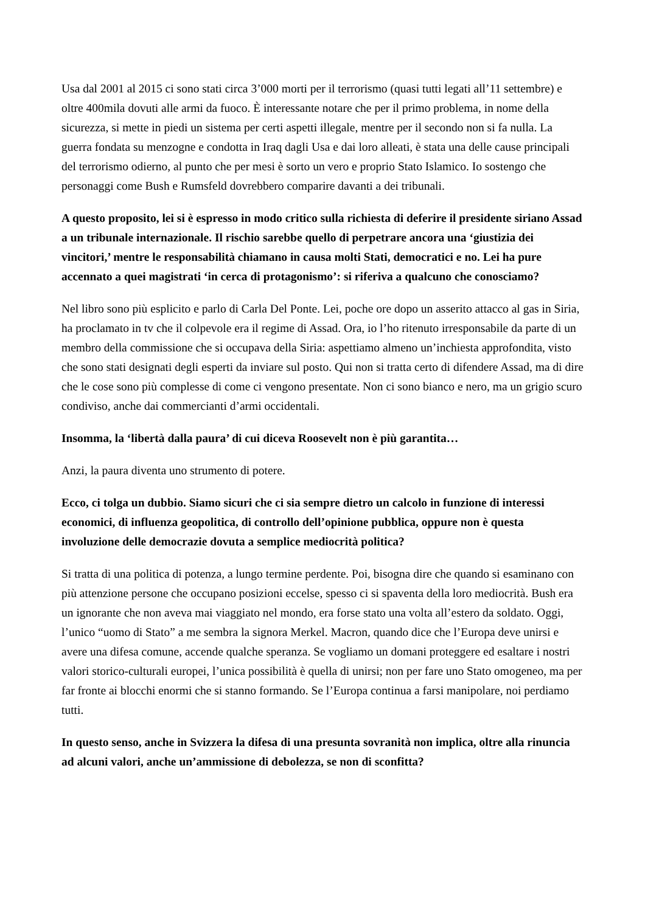Usa dal 2001 al 2015 ci sono stati circa 3’000 morti per il terrorismo (quasi tutti legati all’11 settembre) e oltre 400mila dovuti alle armi da fuoco. È interessante notare che per il primo problema, in nome della sicurezza, si mette in piedi un sistema per certi aspetti illegale, mentre per il secondo non si fa nulla. La guerra fondata su menzogne e condotta in Iraq dagli Usa e dai loro alleati, è stata una delle cause principali del terrorismo odierno, al punto che per mesi è sorto un vero e proprio Stato Islamico. Io sostengo che personaggi come Bush e Rumsfeld dovrebbero comparire davanti a dei tribunali.
A questo proposito, lei si è espresso in modo critico sulla richiesta di deferire il presidente siriano Assad a un tribunale internazionale. Il rischio sarebbe quello di perpetrare ancora una ‘giustizia dei vincitori,’ mentre le responsabilità chiamano in causa molti Stati, democratici e no. Lei ha pure accennato a quei magistrati ‘in cerca di protagonismo’: si riferiva a qualcuno che conosciamo?
Nel libro sono più esplicito e parlo di Carla Del Ponte. Lei, poche ore dopo un asserito attacco al gas in Siria, ha proclamato in tv che il colpevole era il regime di Assad. Ora, io l’ho ritenuto irresponsabile da parte di un membro della commissione che si occupava della Siria: aspettiamo almeno un’inchiesta approfondita, visto che sono stati designati degli esperti da inviare sul posto. Qui non si tratta certo di difendere Assad, ma di dire che le cose sono più complesse di come ci vengono presentate. Non ci sono bianco e nero, ma un grigio scuro condiviso, anche dai commercianti d’armi occidentali.
Insomma, la ‘libertà dalla paura’ di cui diceva Roosevelt non è più garantita…
Anzi, la paura diventa uno strumento di potere.
Ecco, ci tolga un dubbio. Siamo sicuri che ci sia sempre dietro un calcolo in funzione di interessi economici, di influenza geopolitica, di controllo dell’opinione pubblica, oppure non è questa involuzione delle democrazie dovuta a semplice mediocrità politica?
Si tratta di una politica di potenza, a lungo termine perdente. Poi, bisogna dire che quando si esaminano con più attenzione persone che occupano posizioni eccelse, spesso ci si spaventa della loro mediocrità. Bush era un ignorante che non aveva mai viaggiato nel mondo, era forse stato una volta all’estero da soldato. Oggi, l’unico “uomo di Stato” a me sembra la signora Merkel. Macron, quando dice che l’Europa deve unirsi e avere una difesa comune, accende qualche speranza. Se vogliamo un domani proteggere ed esaltare i nostri valori storico-culturali europei, l’unica possibilità è quella di unirsi; non per fare uno Stato omogeneo, ma per far fronte ai blocchi enormi che si stanno formando. Se l’Europa continua a farsi manipolare, noi perdiamo tutti.
In questo senso, anche in Svizzera la difesa di una presunta sovranità non implica, oltre alla rinuncia ad alcuni valori, anche un’ammissione di debolezza, se non di sconfitta?